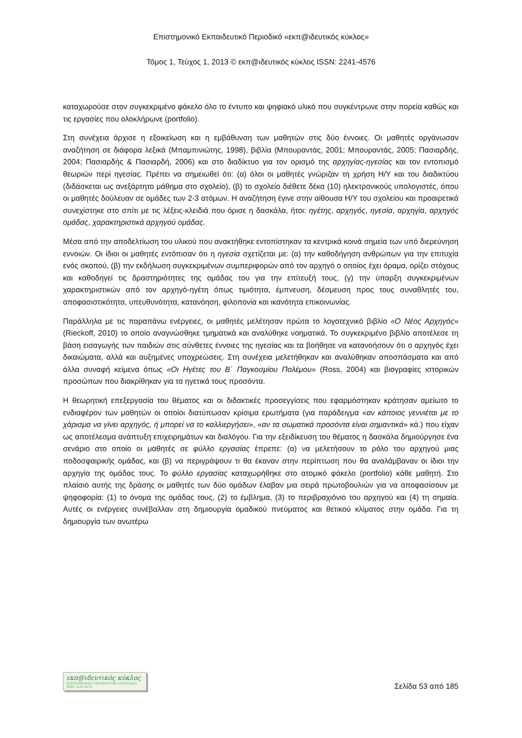Επιστημονικό Εκπαιδευτικό Περιοδικό «εκπ@ιδευτικός κύκλος»
Τόμος 1, Τεύχος 1, 2013 © εκπ@ιδευτικός κύκλος ISSN: 2241-4576
καταχωρούσε στον συγκεκριμένο φάκελο όλο το έντυπο και ψηφιακό υλικό που συγκέντρωνε στην πορεία καθώς και τις εργασίες που ολοκλήρωνε (portfolio).
Στη συνέχεια άρχισε η εξοικείωση και η εμβάθυνση των μαθητών στις δύο έννοιες. Οι μαθητές οργάνωσαν αναζήτηση σε διάφορα λεξικά (Μπαμπινιώτης, 1998), βιβλία (Μπουραντάς, 2001; Μπουραντάς, 2005; Πασιαρδής, 2004; Πασιαρδής & Πασιαρδή, 2006) και στο διαδίκτυο για τον ορισμό της αρχηγίας-ηγεσίας και τον εντοπισμό θεωριών περί ηγεσίας. Πρέπει να σημειωθεί ότι: (α) όλοι οι μαθητές γνώριζαν τη χρήση Η/Υ και του διαδικτύου (διδάσκεται ως ανεξάρτητο μάθημα στο σχολείο), (β) το σχολείο διέθετε δέκα (10) ηλεκτρονικούς υπολογιστές, όπου οι μαθητές δούλευαν σε ομάδες των 2-3 ατόμων. Η αναζήτηση έγινε στην αίθουσα Η/Υ του σχολείου και προαιρετικά συνεχίστηκε στο σπίτι με τις λέξεις-κλειδιά που όρισε η δασκάλα, ήτοι: ηγέτης, αρχηγός, ηγεσία, αρχηγία, αρχηγός ομάδας, χαρακτηριστικά αρχηγού ομάδας.
Μέσα από την αποδελτίωση του υλικού που ανακτήθηκε εντοπίστηκαν τα κεντρικά κοινά σημεία των υπό διερεύνηση εννοιών. Οι ίδιοι οι μαθητές εντόπισαν ότι η ηγεσία σχετίζεται με: (α) την καθοδήγηση ανθρώπων για την επιτυχία ενός σκοπού, (β) την εκδήλωση συγκεκριμένων συμπεριφορών από τον αρχηγό ο οποίος έχει όραμα, ορίζει στόχους και καθοδηγεί τις δραστηριότητες της ομάδας του για την επίτευξή τους, (γ) την ύπαρξη συγκεκριμένων χαρακτηριστικών από τον αρχηγό-ηγέτη όπως τιμιότητα, έμπνευση, δέσμευση προς τους συναθλητές του, αποφασιστικότητα, υπευθυνότητα, κατανόηση, φιλοπονία και ικανότητα επικοινωνίας.
Παράλληλα με τις παραπάνω ενέργειες, οι μαθητές μελέτησαν πρώτα το λογοτεχνικό βιβλίο «Ο Νέος Αρχηγός» (Rieckoff, 2010) το οποίο αναγνώσθηκε τμηματικά και αναλύθηκε νοηματικά. Το συγκεκριμένο βιβλίο αποτέλεσε τη βάση εισαγωγής των παιδιών στις σύνθετες έννοιες της ηγεσίας και τα βοήθησε να κατανοήσουν ότι ο αρχηγός έχει δικαιώματα, αλλά και αυξημένες υποχρεώσεις. Στη συνέχεια μελετήθηκαν και αναλύθηκαν αποσπάσματα και από άλλα συναφή κείμενα όπως «Οι Ηγέτες του Β΄ Παγκοσμίου Πολέμου» (Ross, 2004) και βιογραφίες ιστορικών προσώπων που διακρίθηκαν για τα ηγετικά τους προσόντα.
Η θεωρητική επεξεργασία του θέματος και οι διδακτικές προσεγγίσεις που εφαρμόστηκαν κράτησαν αμείωτο το ενδιαφέρον των μαθητών οι οποίοι διατύπωσαν κρίσιμα ερωτήματα (για παράδειγμα «αν κάποιος γεννιέται με το χάρισμα να γίνει αρχηγός, ή μπορεί να το καλλιεργήσει», «αν τα σωματικά προσόντα είναι σημαντικά» κά.) που είχαν ως αποτέλεσμα ανάπτυξη επιχειρημάτων και διαλόγου. Για την εξειδίκευση του θέματος η δασκάλα δημιούργησε ένα σενάριο στο οποίο οι μαθητές σε φύλλο εργασίας έπρεπε: (α) να μελετήσουν το ρόλο του αρχηγού μιας ποδοσφαιρικής ομάδας, και (β) να περιγράψουν τι θα έκαναν στην περίπτωση που θα αναλάμβαναν οι ίδιοι την αρχηγία της ομάδας τους. Το φύλλο εργασίας καταχωρήθηκε στο ατομικό φάκελο (portfolio) κάθε μαθητή. Στο πλαίσιο αυτής της δράσης οι μαθητές των δύο ομάδων έλαβαν μια σειρά πρωτοβουλιών για να αποφασίσουν με ψηφοφορία: (1) το όνομα της ομάδας τους, (2) το έμβλημα, (3) το περιβραχιόνιο του αρχηγού και (4) τη σημαία. Αυτές οι ενέργειες συνέβαλλαν στη δημιουργία ομαδικού πνεύματος και θετικού κλίματος στην ομάδα. Για τη δημιουργία των ανωτέρω
εκπ@ιδευτικός κύκλος
ΕΠΙΣΤΗΜΟΝΙΚΟ ΕΚΠΑΙΔΕΥΤΙΚΟ ΠΕΡΙΟΔΙΚΟ ISSN: 2241-4576
Σελίδα 53 από 185